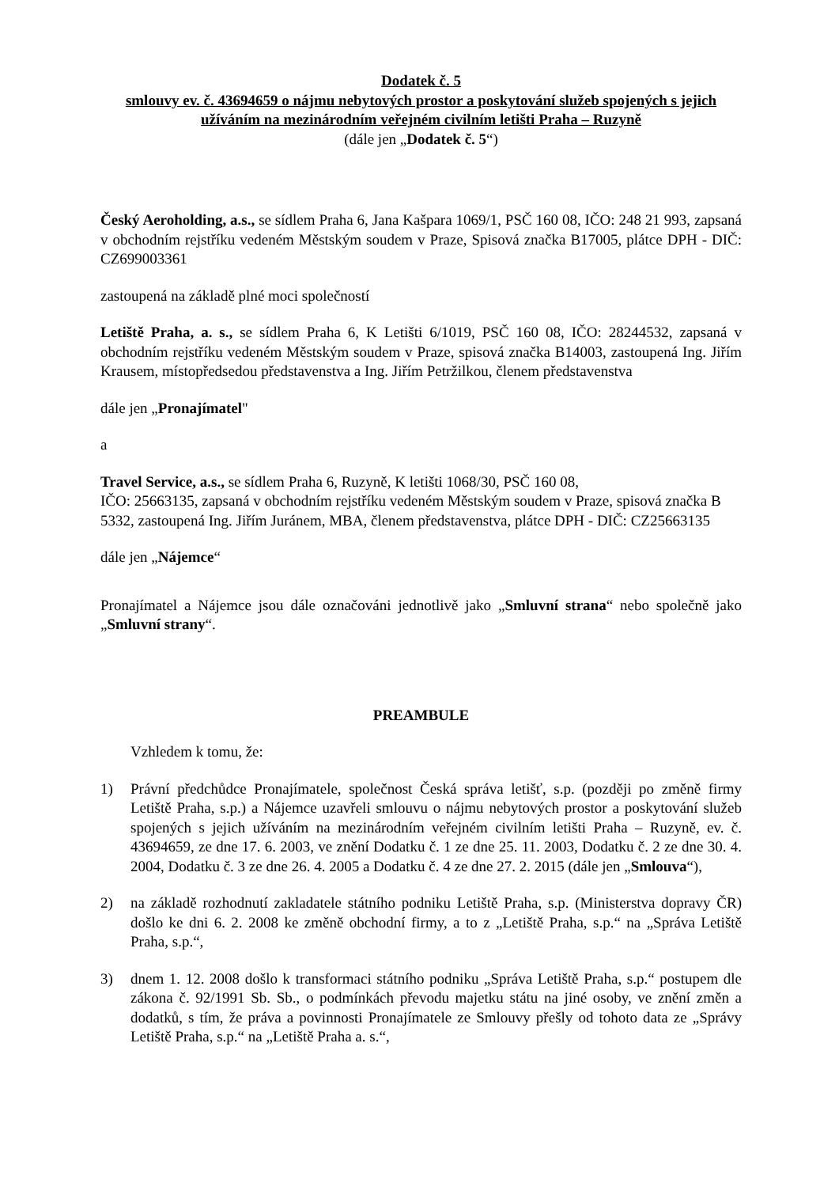Dodatek č. 5
smlouvy ev. č. 43694659 o nájmu nebytových prostor a poskytování služeb spojených s jejich užíváním na mezinárodním veřejném civilním letišti Praha – Ruzyně
(dále jen „Dodatek č. 5“)
Český Aeroholding, a.s., se sídlem Praha 6, Jana Kašpara 1069/1, PSČ 160 08, IČO: 248 21 993, zapsaná v obchodním rejstříku vedeném Městským soudem v Praze, Spisová značka B17005, plátce DPH - DIČ: CZ699003361
zastoupená na základě plné moci společností
Letiště Praha, a. s., se sídlem Praha 6, K Letišti 6/1019, PSČ 160 08, IČO: 28244532, zapsaná v obchodním rejstříku vedeném Městským soudem v Praze, spisová značka B14003, zastoupená Ing. Jiřím Krausem, místopředsedou představenstva a Ing. Jiřím Petržilkou, členem představenstva
dále jen „Pronajímatel"
a
Travel Service, a.s., se sídlem Praha 6, Ruzyně, K letišti 1068/30, PSČ 160 08,
IČO: 25663135, zapsaná v obchodním rejstříku vedeném Městským soudem v Praze, spisová značka B 5332, zastoupená Ing. Jiřím Juránem, MBA, členem představenstva, plátce DPH - DIČ: CZ25663135
dále jen „Nájemce“
Pronajímatel a Nájemce jsou dále označováni jednotlivě jako „Smluvní strana“ nebo společně jako „Smluvní strany“.
PREAMBULE
Vzhledem k tomu, že:
1) Právní předchůdce Pronajímatele, společnost Česká správa letišť, s.p. (později po změně firmy Letiště Praha, s.p.) a Nájemce uzavřeli smlouvu o nájmu nebytových prostor a poskytování služeb spojených s jejich užíváním na mezinárodním veřejném civilním letišti Praha – Ruzyně, ev. č. 43694659, ze dne 17. 6. 2003, ve znění Dodatku č. 1 ze dne 25. 11. 2003, Dodatku č. 2 ze dne 30. 4. 2004, Dodatku č. 3 ze dne 26. 4. 2005 a Dodatku č. 4 ze dne 27. 2. 2015 (dále jen „Smlouva“),
2) na základě rozhodnutí zakladatele státního podniku Letiště Praha, s.p. (Ministerstva dopravy ČR) došlo ke dni 6. 2. 2008 ke změně obchodní firmy, a to z „Letiště Praha, s.p.“ na „Správa Letiště Praha, s.p.“,
3) dnem 1. 12. 2008 došlo k transformaci státního podniku „Správa Letiště Praha, s.p.“ postupem dle zákona č. 92/1991 Sb. Sb., o podmínkách převodu majetku státu na jiné osoby, ve znění změn a dodatků, s tím, že práva a povinnosti Pronajímatele ze Smlouvy přešly od tohoto data ze „Správy Letiště Praha, s.p.“ na „Letiště Praha a. s.“,